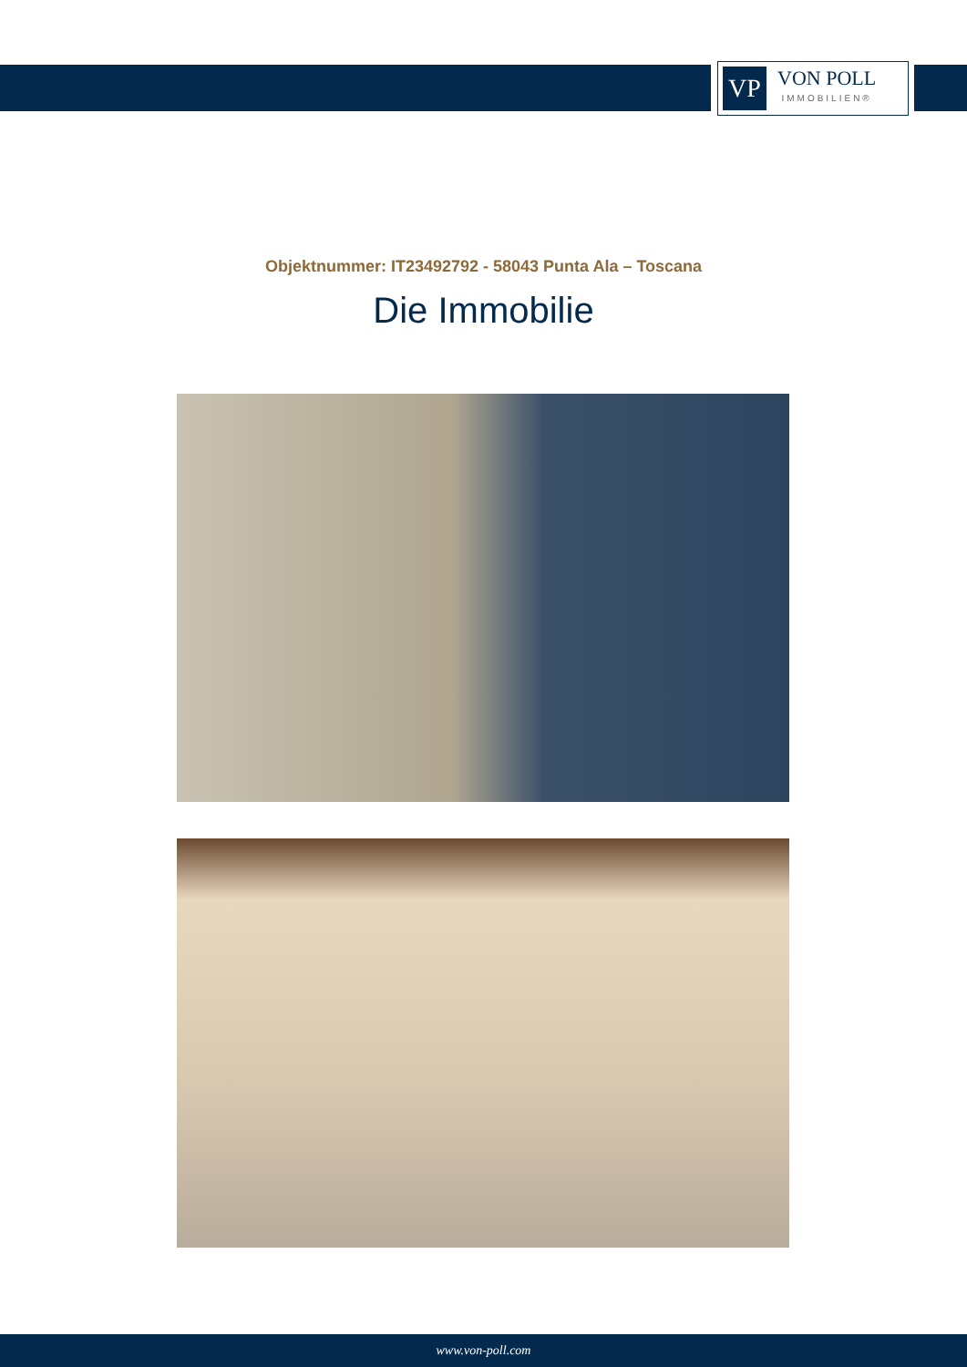VP
VON POLL
IMMOBILIEN®
Objektnummer: IT23492792 - 58043 Punta Ala – Toscana
Die Immobilie
www.von-poll.com